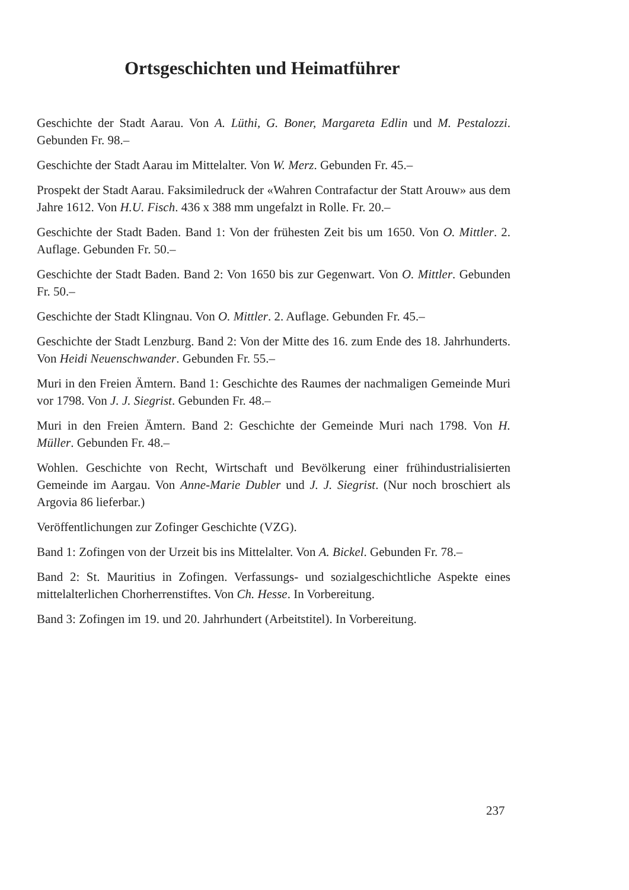Ortsgeschichten und Heimatführer
Geschichte der Stadt Aarau. Von A. Lüthi, G. Boner, Margareta Edlin und M. Pestalozzi. Gebunden Fr. 98.–
Geschichte der Stadt Aarau im Mittelalter. Von W. Merz. Gebunden Fr. 45.–
Prospekt der Stadt Aarau. Faksimiledruck der «Wahren Contrafactur der Statt Arouw» aus dem Jahre 1612. Von H.U. Fisch. 436 x 388 mm ungefalzt in Rolle. Fr. 20.–
Geschichte der Stadt Baden. Band 1: Von der frühesten Zeit bis um 1650. Von O. Mittler. 2. Auflage. Gebunden Fr. 50.–
Geschichte der Stadt Baden. Band 2: Von 1650 bis zur Gegenwart. Von O. Mittler. Gebunden Fr. 50.–
Geschichte der Stadt Klingnau. Von O. Mittler. 2. Auflage. Gebunden Fr. 45.–
Geschichte der Stadt Lenzburg. Band 2: Von der Mitte des 16. zum Ende des 18. Jahrhunderts. Von Heidi Neuenschwander. Gebunden Fr. 55.–
Muri in den Freien Ämtern. Band 1: Geschichte des Raumes der nachmaligen Gemeinde Muri vor 1798. Von J. J. Siegrist. Gebunden Fr. 48.–
Muri in den Freien Ämtern. Band 2: Geschichte der Gemeinde Muri nach 1798. Von H. Müller. Gebunden Fr. 48.–
Wohlen. Geschichte von Recht, Wirtschaft und Bevölkerung einer frühindustrialisierten Gemeinde im Aargau. Von Anne-Marie Dubler und J. J. Siegrist. (Nur noch broschiert als Argovia 86 lieferbar.)
Veröffentlichungen zur Zofinger Geschichte (VZG).
Band 1: Zofingen von der Urzeit bis ins Mittelalter. Von A. Bickel. Gebunden Fr. 78.–
Band 2: St. Mauritius in Zofingen. Verfassungs- und sozialgeschichtliche Aspekte eines mittelalterlichen Chorherrenstiftes. Von Ch. Hesse. In Vorbereitung.
Band 3: Zofingen im 19. und 20. Jahrhundert (Arbeitstitel). In Vorbereitung.
237